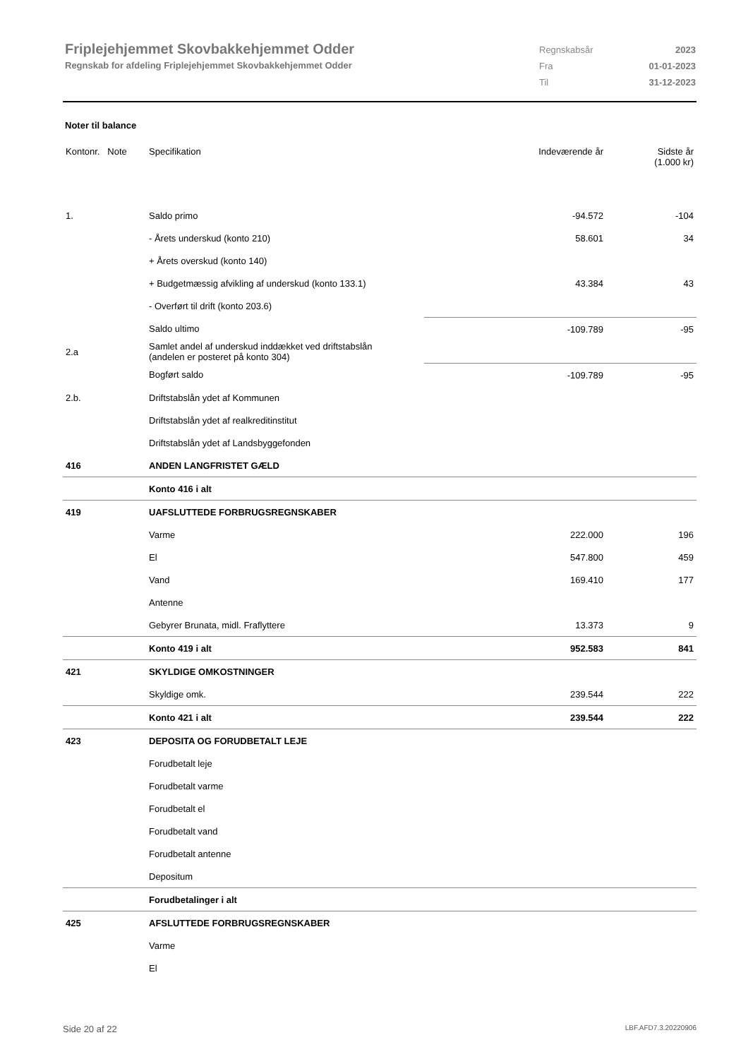Friplejehjemmet Skovbakkehjemmet Odder
Regnskab for afdeling Friplejehjemmet Skovbakkehjemmet Odder
| Regnskabsår | 2023 |
| Fra | 01-01-2023 |
| Til | 31-12-2023 |
Noter til balance
| Kontonr. Note | Specifikation | Indeværende år | Sidste år (1.000 kr) |
| 1. | Saldo primo | -94.572 | -104 |
| | - Årets underskud (konto 210) | 58.601 | 34 |
| | + Årets overskud (konto 140) | | |
| | + Budgetmæssig afvikling af underskud (konto 133.1) | 43.384 | 43 |
| | - Overført til drift (konto 203.6) | | |
| | Saldo ultimo | -109.789 | -95 |
| 2.a | Samlet andel af underskud inddækket ved driftstabslån (andelen er posteret på konto 304) | | |
| | Bogført saldo | -109.789 | -95 |
| 2.b. | Driftstabslån ydet af Kommunen | | |
| | Driftstabslån ydet af realkreditinstitut | | |
| | Driftstabslån ydet af Landsbyggefonden | | |
| 416 | ANDEN LANGFRISTET GÆLD | | |
| | Konto 416 i alt | | |
| 419 | UAFSLUTTEDE FORBRUGSREGNSKABER | | |
| | Varme | 222.000 | 196 |
| | El | 547.800 | 459 |
| | Vand | 169.410 | 177 |
| | Antenne | | |
| | Gebyrer Brunata, midl. Fraflyttere | 13.373 | 9 |
| | Konto 419 i alt | 952.583 | 841 |
| 421 | SKYLDIGE OMKOSTNINGER | | |
| | Skyldige omk. | 239.544 | 222 |
| | Konto 421 i alt | 239.544 | 222 |
| 423 | DEPOSITA OG FORUDBETALT LEJE | | |
| | Forudbetalt leje | | |
| | Forudbetalt varme | | |
| | Forudbetalt el | | |
| | Forudbetalt vand | | |
| | Forudbetalt antenne | | |
| | Depositum | | |
| | Forudbetalinger i alt | | |
| 425 | AFSLUTTEDE FORBRUGSREGNSKABER | | |
| | Varme | | |
| | El | | |
Side 20 af 22 LBF.AFD7.3.20220906